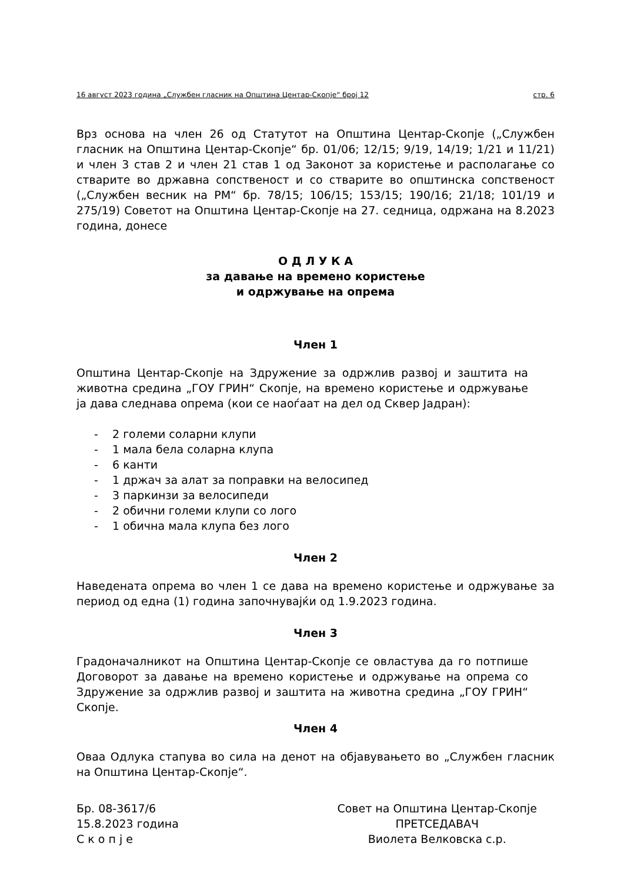16 август 2023 година „Службен гласник на Општина Центар-Скопје“ број 12 стр. 6
Врз основа на член 26 од Статутот на Општина Центар-Скопје („Службен гласник на Општина Центар-Скопје“ бр. 01/06; 12/15; 9/19, 14/19; 1/21 и 11/21) и член 3 став 2 и член 21 став 1 од Законот за користење и располагање со стварите во државна сопственост и со стварите во општинска сопственост („Службен весник на РМ“ бр. 78/15; 106/15; 153/15; 190/16; 21/18; 101/19 и 275/19) Советот на Општина Центар-Скопје на 27. седница, одржана на 8.2023 година, донесе
О Д Л У К А
за давање на времено користење
и одржување на опрема
Член 1
Општина Центар-Скопје на Здружение за одржлив развој и заштита на животна средина „ГОУ ГРИН“ Скопје, на времено користење и одржување ја дава следнава опрема (кои се наоѓаат на дел од Сквер Јадран):
- 2 големи соларни клупи
- 1 мала бела соларна клупа
- 6 канти
- 1 држач за алат за поправки на велосипед
- 3 паркинзи за велосипеди
- 2 обични големи клупи со лого
- 1 обична мала клупа без лого
Член 2
Наведената опрема во член 1 се дава на времено користење и одржување за период од една (1) година започнувајќи од 1.9.2023 година.
Член 3
Градоначалникот на Општина Центар-Скопје се овластува да го потпише Договорот за давање на времено користење и одржување на опрема со Здружение за одржлив развој и заштита на животна средина „ГОУ ГРИН“ Скопје.
Член 4
Оваа Одлука стапува во сила на денот на објавувањето во „Службен гласник на Општина Центар-Скопје“.
Бр. 08-3617/6
15.8.2023 година
С к о п ј е
Совет на Општина Центар-Скопје
ПРЕТСЕДАВАЧ
Виолета Велковска с.р.